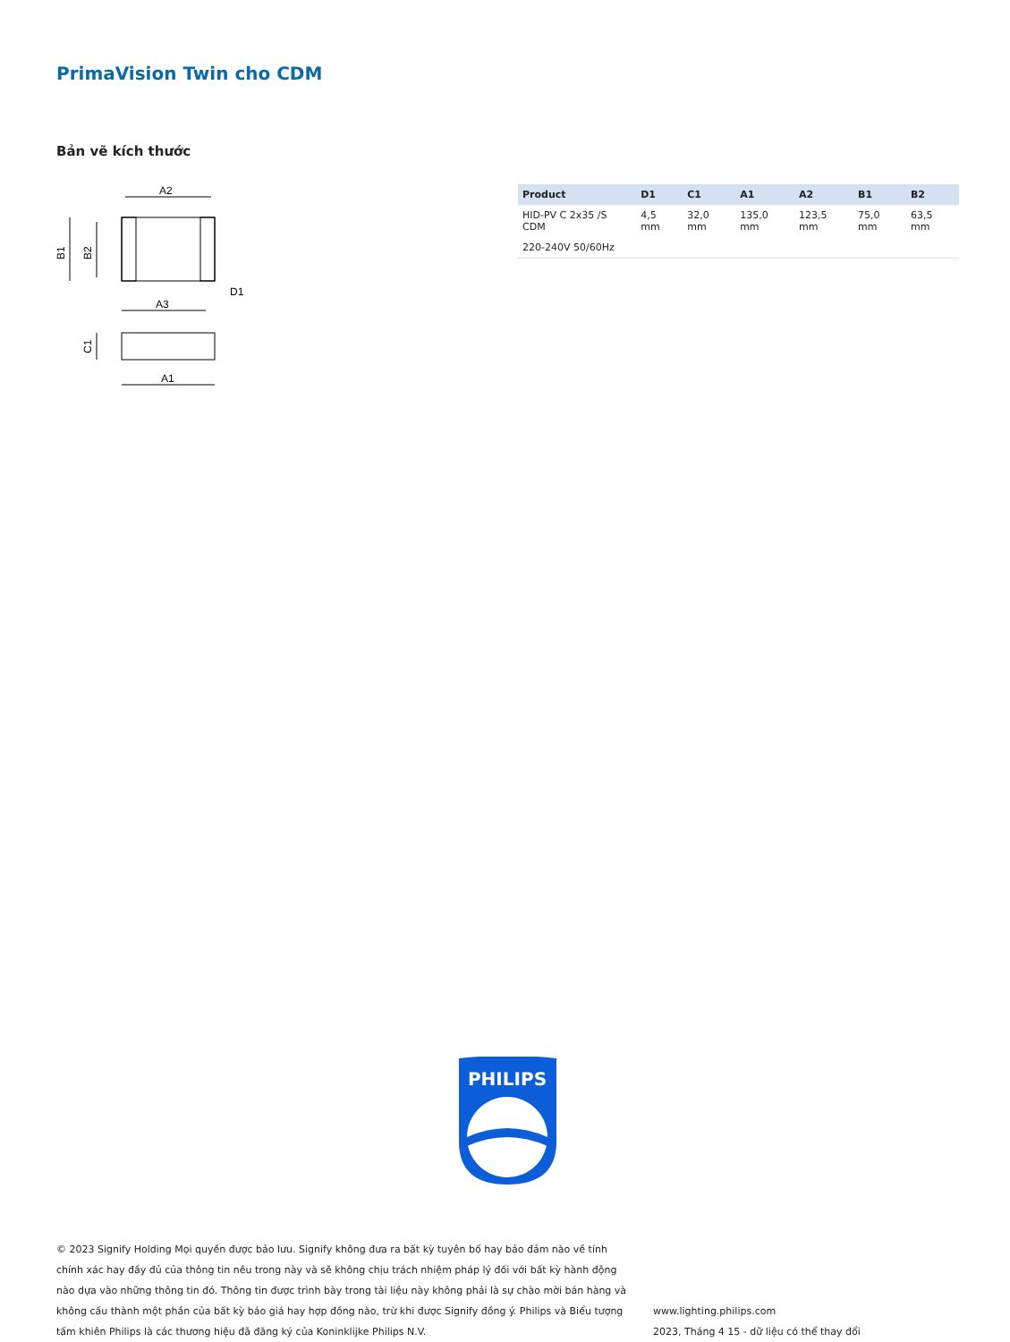PrimaVision Twin cho CDM
Bản vẽ kích thước
A2
B1
B2
D1
A3
C1
A1
| Product | D1 | C1 | A1 | A2 | B1 | B2 |
| --- | --- | --- | --- | --- | --- | --- |
| HID-PV C 2x35 /S CDM | 4,5 mm | 32,0 mm | 135,0 mm | 123,5 mm | 75,0 mm | 63,5 mm |
| 220-240V 50/60Hz | | | | | | |
PHILIPS
© 2023 Signify Holding Mọi quyền được bảo lưu. Signify không đưa ra bất kỳ tuyên bố hay bảo đảm nào về tính chính xác hay đầy đủ của thông tin nêu trong này và sẽ không chịu trách nhiệm pháp lý đối với bất kỳ hành động nào dựa vào những thông tin đó. Thông tin được trình bày trong tài liệu này không phải là sự chào mời bán hàng và không cấu thành một phần của bất kỳ báo giá hay hợp đồng nào, trừ khi được Signify đồng ý. Philips và Biểu tượng tấm khiên Philips là các thương hiệu đã đăng ký của Koninklijke Philips N.V.
www.lighting.philips.com
2023, Tháng 4 15 - dữ liệu có thể thay đổi